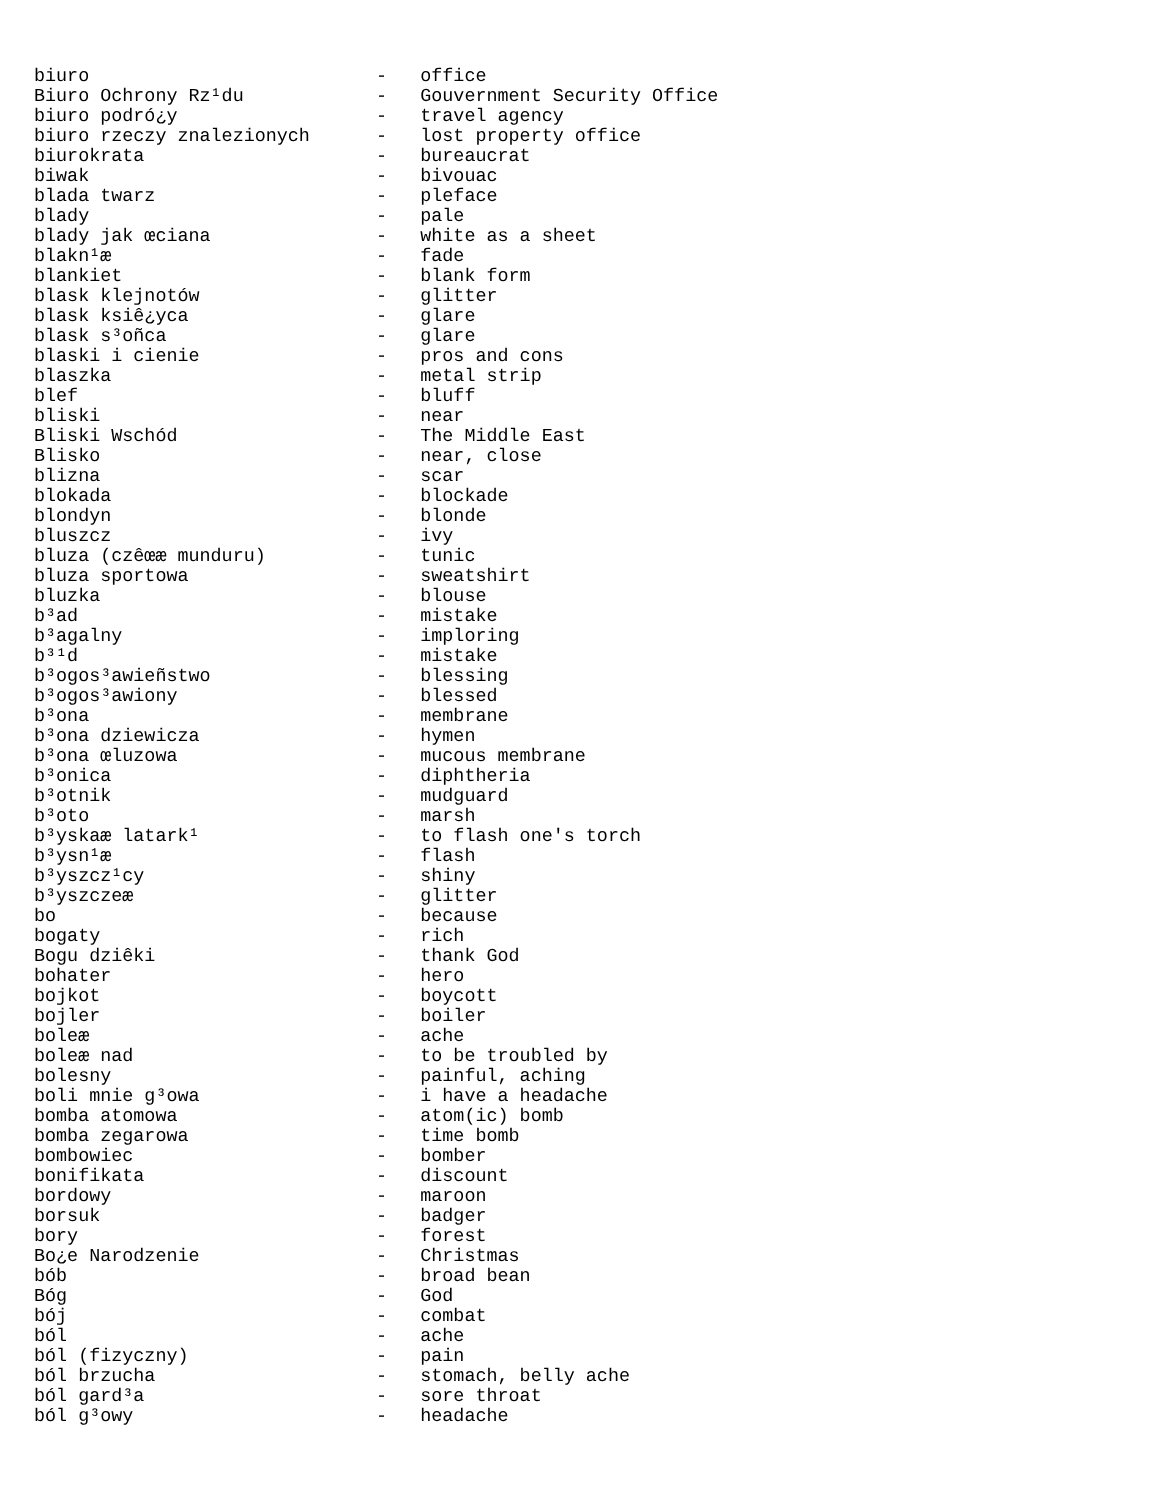biuro                          -   office
Biuro Ochrony Rz¹du            -   Gouvernment Security Office
biuro podró¿y                  -   travel agency
biuro rzeczy znalezionych      -   lost property office
biurokrata                     -   bureaucrat
biwak                          -   bivouac
blada twarz                    -   pleface
blady                          -   pale
blady jak œciana               -   white as a sheet
blakn¹æ                        -   fade
blankiet                       -   blank form
blask klejnotów                -   glitter
blask ksiê¿yca                 -   glare
blask s³oñca                   -   glare
blaski i cienie                -   pros and cons
blaszka                        -   metal strip
blef                           -   bluff
bliski                         -   near
Bliski Wschód                  -   The Middle East
Blisko                         -   near, close
blizna                         -   scar
blokada                        -   blockade
blondyn                        -   blonde
bluszcz                        -   ivy
bluza (czêœæ munduru)          -   tunic
bluza sportowa                 -   sweatshirt
bluzka                         -   blouse
b³ad                           -   mistake
b³agalny                       -   imploring
b³¹d                           -   mistake
b³ogos³awieñstwo               -   blessing
b³ogos³awiony                  -   blessed
b³ona                          -   membrane
b³ona dziewicza                -   hymen
b³ona œluzowa                  -   mucous membrane
b³onica                        -   diphtheria
b³otnik                        -   mudguard
b³oto                          -   marsh
b³yskaæ latark¹                -   to flash one's torch
b³ysn¹æ                        -   flash
b³yszcz¹cy                     -   shiny
b³yszczeæ                      -   glitter
bo                             -   because
bogaty                         -   rich
Bogu dziêki                    -   thank God
bohater                        -   hero
bojkot                         -   boycott
bojler                         -   boiler
boleæ                          -   ache
boleæ nad                      -   to be troubled by
bolesny                        -   painful, aching
boli mnie g³owa                -   i have a headache
bomba atomowa                  -   atom(ic) bomb
bomba zegarowa                 -   time bomb
bombowiec                      -   bomber
bonifikata                     -   discount
bordowy                        -   maroon
borsuk                         -   badger
bory                           -   forest
Bo¿e Narodzenie                -   Christmas
bób                            -   broad bean
Bóg                            -   God
bój                            -   combat
ból                            -   ache
ból (fizyczny)                 -   pain
ból brzucha                    -   stomach, belly ache
ból gard³a                     -   sore throat
ból g³owy                      -   headache